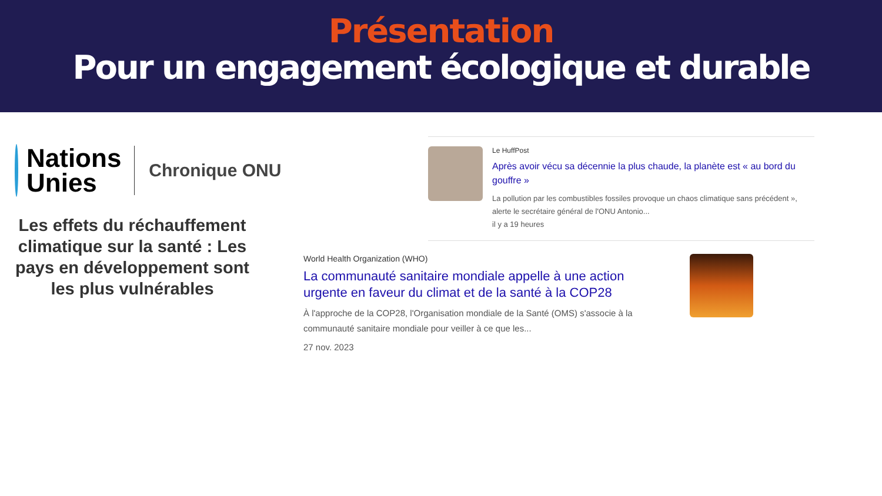Présentation
Pour un engagement écologique et durable
Nations
Unies
Chronique ONU
Les effets du réchauffement climatique sur la santé : Les pays en développement sont les plus vulnérables
Le HuffPost
Après avoir vécu sa décennie la plus chaude, la planète est « au bord du gouffre »
La pollution par les combustibles fossiles provoque un chaos climatique sans précédent », alerte le secrétaire général de l'ONU Antonio...
il y a 19 heures
World Health Organization (WHO)
La communauté sanitaire mondiale appelle à une action urgente en faveur du climat et de la santé à la COP28
À l'approche de la COP28, l'Organisation mondiale de la Santé (OMS) s'associe à la communauté sanitaire mondiale pour veiller à ce que les...
27 nov. 2023